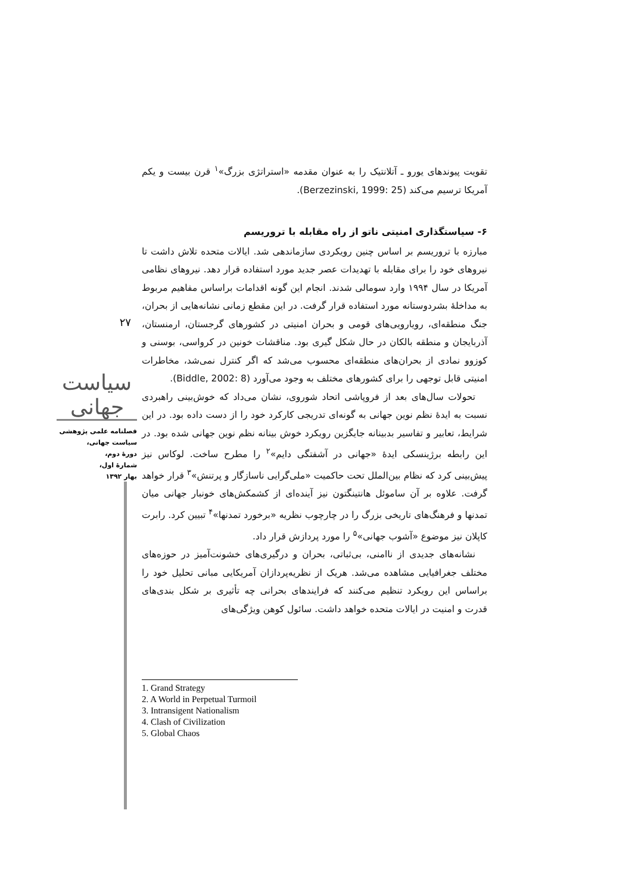۲۷
سیاست جهانی
فصلنامه علمی پژوهشی
سیاست جهانی،
دورهٔ دوم،
شمارهٔ اول،
بهار ۱۳۹۲
تقویت پیوندهای یورو ـ آتلانتیک را به عنوان مقدمه «استراتژی بزرگ»<sup>۱</sup> قرن بیست و یکم آمریکا ترسیم می‌کند (Berzezinski, 1999: 25).
۶- سیاستگذاری امنیتی ناتو از راه مقابله با تروریسم
مبارزه با تروریسم بر اساس چنین رویکردی سازماندهی شد. ایالات متحده تلاش داشت تا نیروهای خود را برای مقابله با تهدیدات عصر جدید مورد استفاده قرار دهد. نیروهای نظامی آمریکا در سال ۱۹۹۴ وارد سومالی شدند. انجام این گونه اقدامات براساس مفاهیم مربوط به مداخلهٔ بشردوستانه مورد استفاده قرار گرفت. در این مقطع زمانی نشانه‌هایی از بحران، جنگ منطقه‌ای، رویارویی‌های قومی و بحران امنیتی در کشورهای گرجستان، ارمنستان، آذربایجان و منطقه بالکان در حال شکل گیری بود. مناقشات خونین در کرواسی، بوسنی و کوزوو نمادی از بحران‌های منطقه‌ای محسوب می‌شد که اگر کنترل نمی‌شد، مخاطرات امنیتی قابل توجهی را برای کشورهای مختلف به وجود می‌آورد (Biddle, 2002: 8).
تحولات سال‌های بعد از فروپاشی اتحاد شوروی، نشان می‌داد که خوش‌بینی راهبردی نسبت به ایدهٔ نظم نوین جهانی به گونه‌ای تدریجی کارکرد خود را از دست داده بود. در این شرایط، تعابیر و تفاسیر بدبینانه جایگزین رویکرد خوش بینانه نظم نوین جهانی شده بود. در این رابطه برژینسکی ایدهٔ «جهانی در آشفتگی دایم»<sup>۲</sup> را مطرح ساخت. لوکاس نیز پیش‌بینی کرد که نظام بین‌الملل تحت حاکمیت «ملی‌گرایی ناسازگار و پرتنش»<sup>۳</sup> قرار خواهد گرفت. علاوه بر آن ساموئل هانتینگتون نیز آینده‌ای از کشمکش‌های خونبار جهانی میان تمدنها و فرهنگ‌های تاریخی بزرگ را در چارچوب نظریه «برخورد تمدنها»<sup>۴</sup> تبیین کرد. رابرت کاپلان نیز موضوع «آشوب جهانی»<sup>۵</sup> را مورد پردازش قرار داد.
نشانه‌های جدیدی از ناامنی، بی‌ثباتی، بحران و درگیری‌های خشونت‌آمیز در حوزه‌های مختلف جغرافیایی مشاهده می‌شد. هریک از نظریه‌پردازان آمریکایی مبانی تحلیل خود را براساس این رویکرد تنظیم می‌کنند که فرایندهای بحرانی چه تأثیری بر شکل بندی‌های قدرت و امنیت در ایالات متحده خواهد داشت. سائول کوهن ویژگی‌های
1. Grand Strategy
2. A World in Perpetual Turmoil
3. Intransigent Nationalism
4. Clash of Civilization
5. Global Chaos